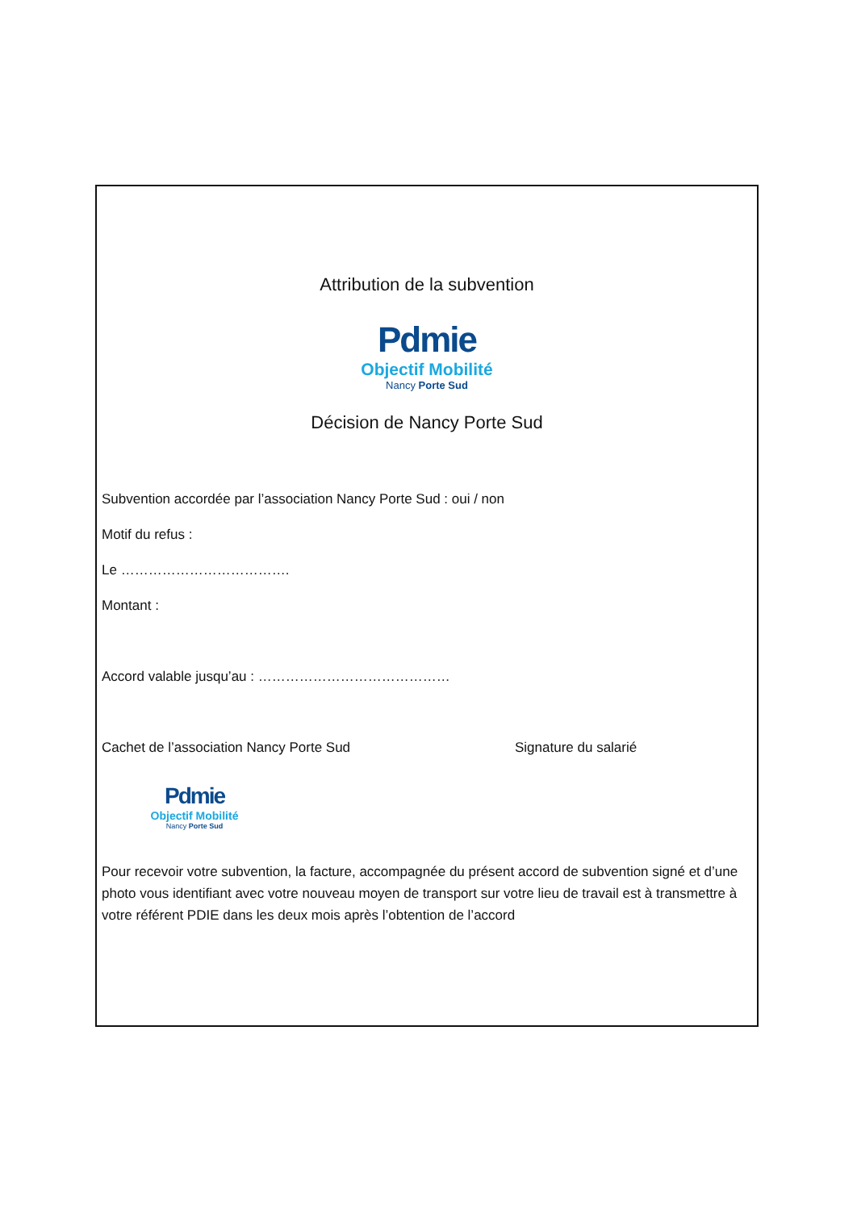Attribution de la subvention
Pdmie
Objectif Mobilité
Nancy Porte Sud
Décision de Nancy Porte Sud
Subvention accordée par l’association Nancy Porte Sud : oui / non
Motif du refus :
Le ……………………………….
Montant :
Accord valable jusqu’au : ……………………………………
Cachet de l’association Nancy Porte Sud Signature du salarié
Pdmie
Objectif Mobilité
Nancy Porte Sud
Pour recevoir votre subvention, la facture, accompagnée du présent accord de subvention signé et d’une photo vous identifiant avec votre nouveau moyen de transport sur votre lieu de travail est à transmettre à votre référent PDIE dans les deux mois après l’obtention de l’accord